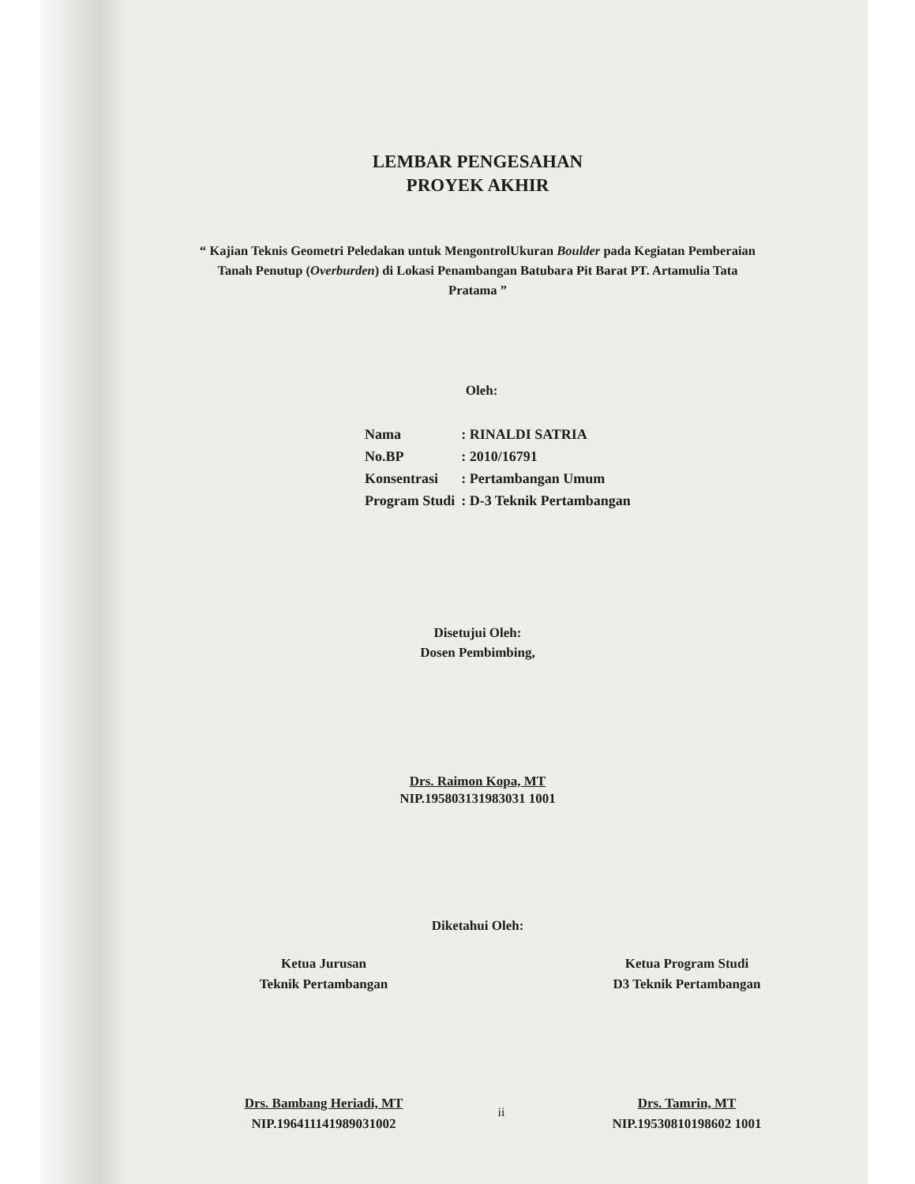LEMBAR PENGESAHAN
PROYEK AKHIR
“ Kajian Teknis Geometri Peledakan untuk MengontrolUkuran Boulder pada Kegiatan Pemberaian Tanah Penutup (Overburden) di Lokasi Penambangan Batubara Pit Barat PT. Artamulia Tata Pratama ”
Oleh:
| Nama | : RINALDI SATRIA |
| No.BP | : 2010/16791 |
| Konsentrasi | : Pertambangan Umum |
| Program Studi | : D-3 Teknik Pertambangan |
Disetujui Oleh:
Dosen Pembimbing,
Drs. Raimon Kopa, MT
NIP.195803131983031 1001
Diketahui Oleh:
Ketua Jurusan
Teknik Pertambangan
Drs. Bambang Heriadi, MT
NIP.196411141989031002
Ketua Program Studi
D3 Teknik Pertambangan
Drs. Tamrin, MT
NIP.19530810198602 1001
ii